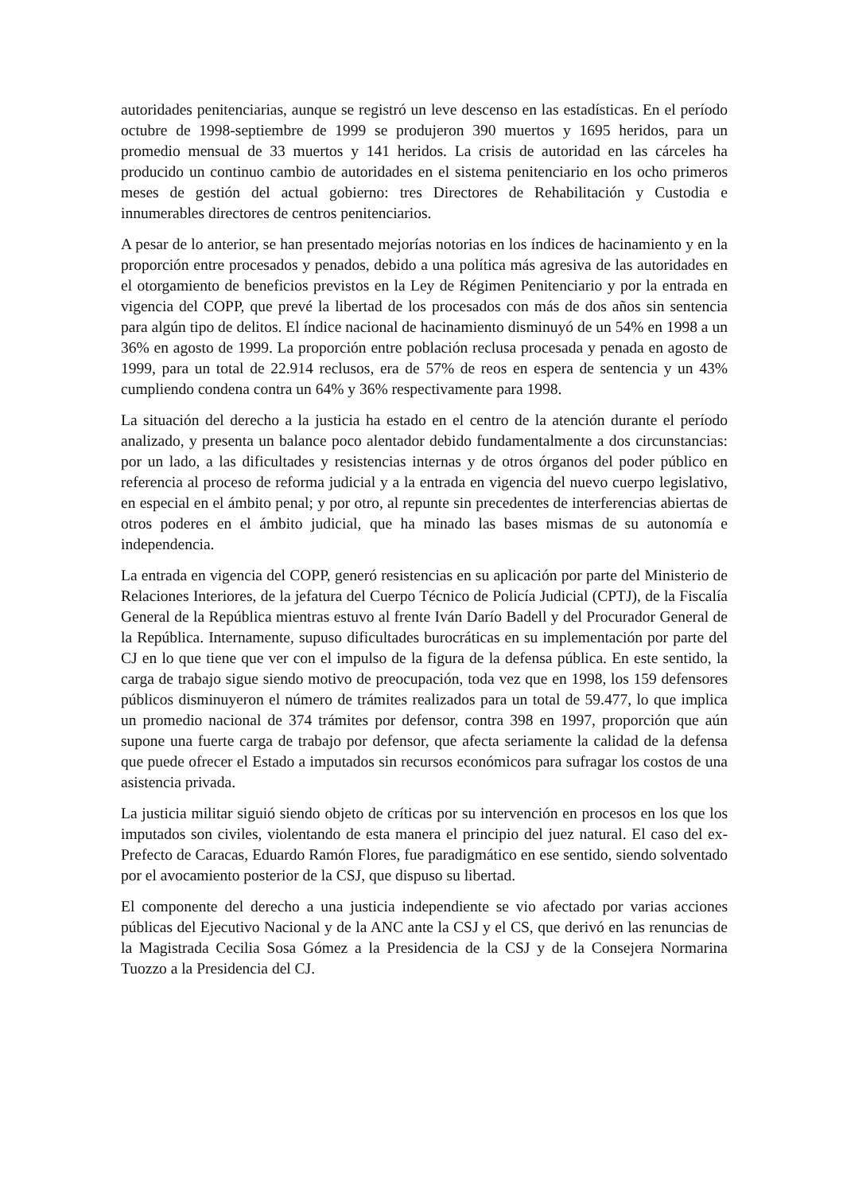autoridades penitenciarias, aunque se registró un leve descenso en las estadísticas. En el período octubre de 1998-septiembre de 1999 se produjeron 390 muertos y 1695 heridos, para un promedio mensual de 33 muertos y 141 heridos. La crisis de autoridad en las cárceles ha producido un continuo cambio de autoridades en el sistema penitenciario en los ocho primeros meses de gestión del actual gobierno: tres Directores de Rehabilitación y Custodia e innumerables directores de centros penitenciarios.
A pesar de lo anterior, se han presentado mejorías notorias en los índices de hacinamiento y en la proporción entre procesados y penados, debido a una política más agresiva de las autoridades en el otorgamiento de beneficios previstos en la Ley de Régimen Penitenciario y por la entrada en vigencia del COPP, que prevé la libertad de los procesados con más de dos años sin sentencia para algún tipo de delitos. El índice nacional de hacinamiento disminuyó de un 54% en 1998 a un 36% en agosto de 1999. La proporción entre población reclusa procesada y penada en agosto de 1999, para un total de 22.914 reclusos, era de 57% de reos en espera de sentencia y un 43% cumpliendo condena contra un 64% y 36% respectivamente para 1998.
La situación del derecho a la justicia ha estado en el centro de la atención durante el período analizado, y presenta un balance poco alentador debido fundamentalmente a dos circunstancias: por un lado, a las dificultades y resistencias internas y de otros órganos del poder público en referencia al proceso de reforma judicial y a la entrada en vigencia del nuevo cuerpo legislativo, en especial en el ámbito penal; y por otro, al repunte sin precedentes de interferencias abiertas de otros poderes en el ámbito judicial, que ha minado las bases mismas de su autonomía e independencia.
La entrada en vigencia del COPP, generó resistencias en su aplicación por parte del Ministerio de Relaciones Interiores, de la jefatura del Cuerpo Técnico de Policía Judicial (CPTJ), de la Fiscalía General de la República mientras estuvo al frente Iván Darío Badell y del Procurador General de la República. Internamente, supuso dificultades burocráticas en su implementación por parte del CJ en lo que tiene que ver con el impulso de la figura de la defensa pública. En este sentido, la carga de trabajo sigue siendo motivo de preocupación, toda vez que en 1998, los 159 defensores públicos disminuyeron el número de trámites realizados para un total de 59.477, lo que implica un promedio nacional de 374 trámites por defensor, contra 398 en 1997, proporción que aún supone una fuerte carga de trabajo por defensor, que afecta seriamente la calidad de la defensa que puede ofrecer el Estado a imputados sin recursos económicos para sufragar los costos de una asistencia privada.
La justicia militar siguió siendo objeto de críticas por su intervención en procesos en los que los imputados son civiles, violentando de esta manera el principio del juez natural. El caso del ex-Prefecto de Caracas, Eduardo Ramón Flores, fue paradigmático en ese sentido, siendo solventado por el avocamiento posterior de la CSJ, que dispuso su libertad.
El componente del derecho a una justicia independiente se vio afectado por varias acciones públicas del Ejecutivo Nacional y de la ANC ante la CSJ y el CS, que derivó en las renuncias de la Magistrada Cecilia Sosa Gómez a la Presidencia de la CSJ y de la Consejera Normarina Tuozzo a la Presidencia del CJ.